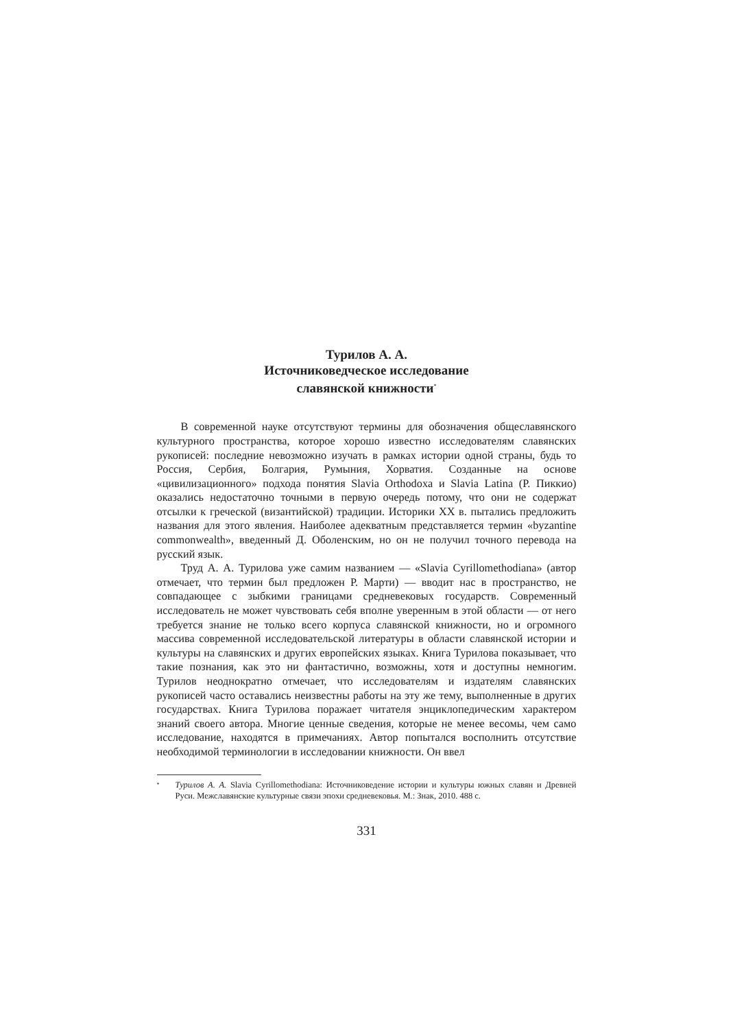Турилов А. А.
Источниковедческое исследование
славянской книжности<sup>*</sup>
В современной науке отсутствуют термины для обозначения общеславянского культурного пространства, которое хорошо известно исследователям славянских рукописей: последние невозможно изучать в рамках истории одной страны, будь то Россия, Сербия, Болгария, Румыния, Хорватия. Созданные на основе «цивилизационного» подхода понятия Slavia Orthodoxa и Slavia Latina (Р. Пиккио) оказались недостаточно точными в первую очередь потому, что они не содержат отсылки к греческой (византийской) традиции. Историки XX в. пытались предложить названия для этого явления. Наиболее адекватным представляется термин «byzantine commonwealth», введенный Д. Оболенским, но он не получил точного перевода на русский язык.
Труд А. А. Турилова уже самим названием — «Slavia Cyrillomethodiana» (автор отмечает, что термин был предложен Р. Марти) — вводит нас в пространство, не совпадающее с зыбкими границами средневековых государств. Современный исследователь не может чувствовать себя вполне уверенным в этой области — от него требуется знание не только всего корпуса славянской книжности, но и огромного массива современной исследовательской литературы в области славянской истории и культуры на славянских и других европейских языках. Книга Турилова показывает, что такие познания, как это ни фантастично, возможны, хотя и доступны немногим. Турилов неоднократно отмечает, что исследователям и издателям славянских рукописей часто оставались неизвестны работы на эту же тему, выполненные в других государствах. Книга Турилова поражает читателя энциклопедическим характером знаний своего автора. Многие ценные сведения, которые не менее весомы, чем само исследование, находятся в примечаниях. Автор попытался восполнить отсутствие необходимой терминологии в исследовании книжности. Он ввел
* Турилов А. А. Slavia Cyrillomethodiana: Источниковедение истории и культуры южных славян и Древней Руси. Межславянские культурные связи эпохи средневековья. М.: Знак, 2010. 488 с.
331